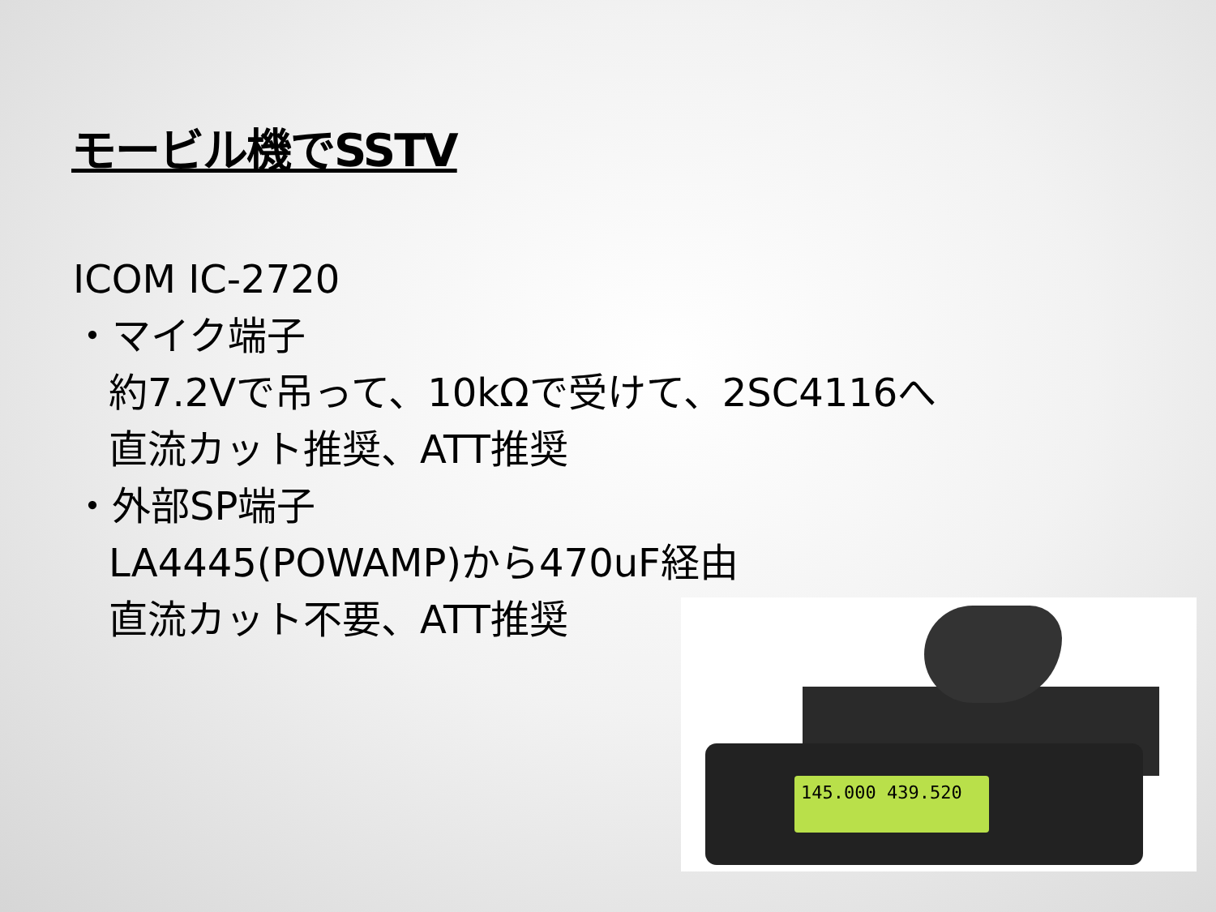モービル機でSSTV
ICOM IC-2720
・マイク端子
約7.2Vで吊って、10kΩで受けて、2SC4116へ
直流カット推奨、ATT推奨
・外部SP端子
LA4445(POWAMP)から470uF経由
直流カット不要、ATT推奨
145.000 439.520